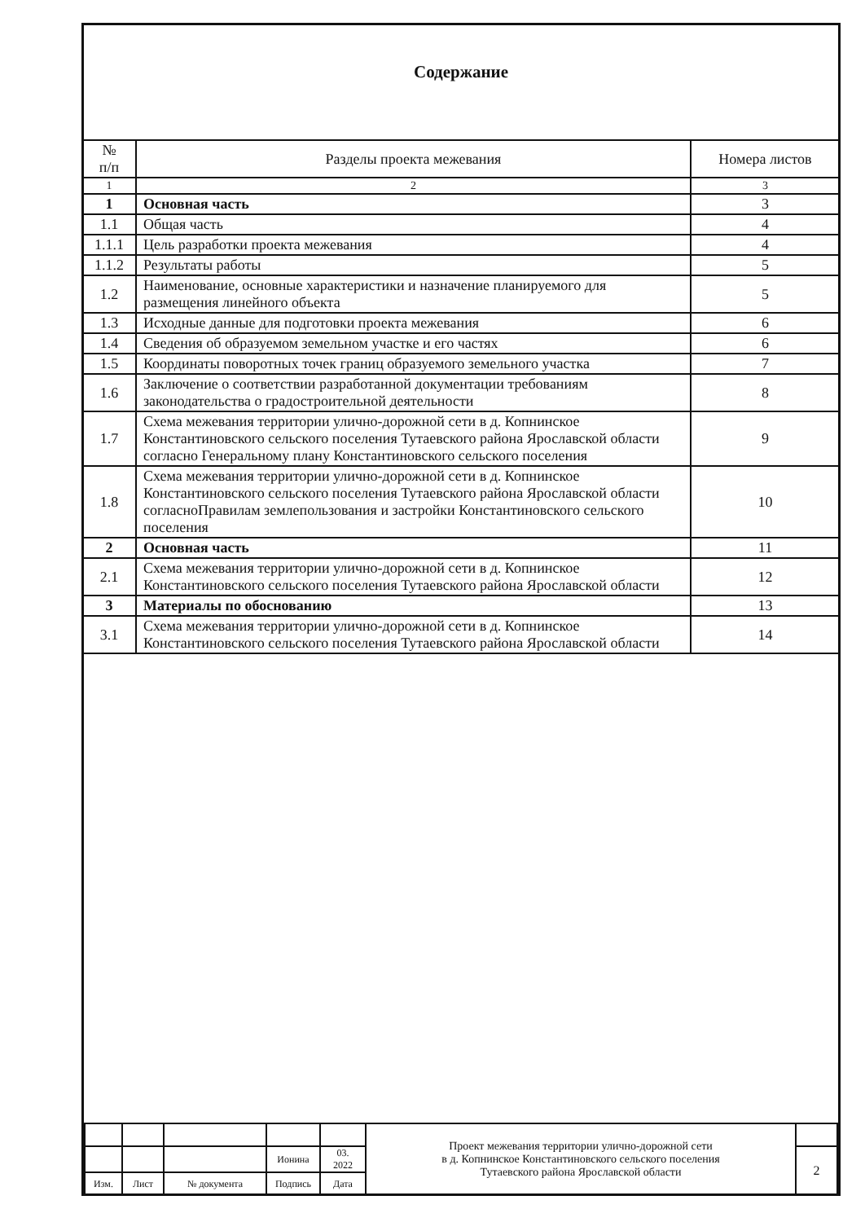Содержание
| № п/п | Разделы проекта межевания | Номера листов |
| --- | --- | --- |
| 1 | 2 | 3 |
| 1 | Основная часть | 3 |
| 1.1 | Общая часть | 4 |
| 1.1.1 | Цель разработки проекта межевания | 4 |
| 1.1.2 | Результаты работы | 5 |
| 1.2 | Наименование, основные характеристики и назначение планируемого для размещения линейного объекта | 5 |
| 1.3 | Исходные данные для подготовки проекта межевания | 6 |
| 1.4 | Сведения об образуемом земельном участке и его частях | 6 |
| 1.5 | Координаты поворотных точек границ образуемого земельного участка | 7 |
| 1.6 | Заключение о соответствии разработанной документации требованиям законодательства о градостроительной деятельности | 8 |
| 1.7 | Схема межевания территории улично-дорожной сети в д. Копнинское Константиновского сельского поселения Тутаевского района Ярославской области согласно Генеральному плану Константиновского сельского поселения | 9 |
| 1.8 | Схема межевания территории улично-дорожной сети в д. Копнинское Константиновского сельского поселения Тутаевского района Ярославской области согласноПравилам землепользования и застройки Константиновского сельского поселения | 10 |
| 2 | Основная часть | 11 |
| 2.1 | Схема межевания территории улично-дорожной сети в д. Копнинское Константиновского сельского поселения Тутаевского района Ярославской области | 12 |
| 3 | Материалы по обоснованию | 13 |
| 3.1 | Схема межевания территории улично-дорожной сети в д. Копнинское Константиновского сельского поселения Тутаевского района Ярославской области | 14 |
| | | | | | Проект межевания территории улично-дорожной сети в д. Копнинское Константиновского сельского поселения Тутаевского района Ярославской области | |
| | | | Ионина | 03. 2022 | | 2 |
| Изм. | Лист | № документа | Подпись | Дата | | |